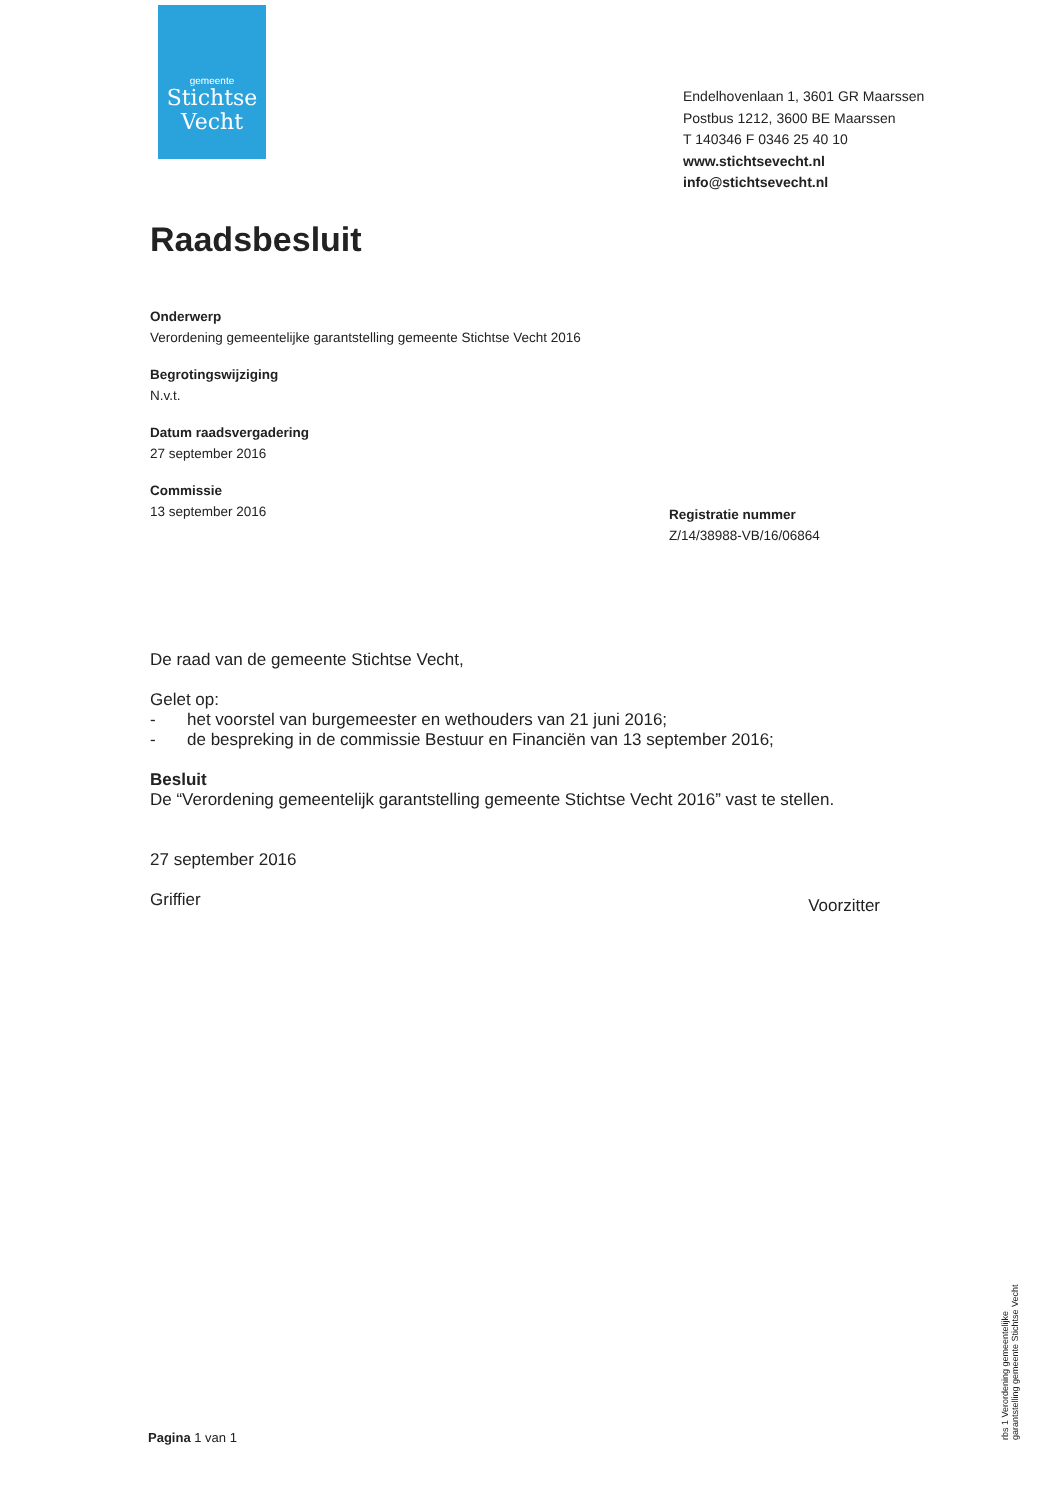gemeente
Stichtse
Vecht
Endelhovenlaan 1, 3601 GR Maarssen
Postbus 1212, 3600 BE Maarssen
T 140346 F 0346 25 40 10
www.stichtsevecht.nl
info@stichtsevecht.nl
Raadsbesluit
Onderwerp
Verordening gemeentelijke garantstelling gemeente Stichtse Vecht 2016
Begrotingswijziging
N.v.t.
Datum raadsvergadering
27 september 2016
Commissie
13 september 2016
Registratie nummer
Z/14/38988-VB/16/06864
De raad van de gemeente Stichtse Vecht,
Gelet op:
- het voorstel van burgemeester en wethouders van 21 juni 2016;
- de bespreking in de commissie Bestuur en Financiën van 13 september 2016;
Besluit
De “Verordening gemeentelijk garantstelling gemeente Stichtse Vecht 2016” vast te stellen.
27 september 2016
Griffier Voorzitter
Pagina 1 van 1
rbs 1 Verordening gemeentelijke garantstelling gemeente Stichtse Vecht